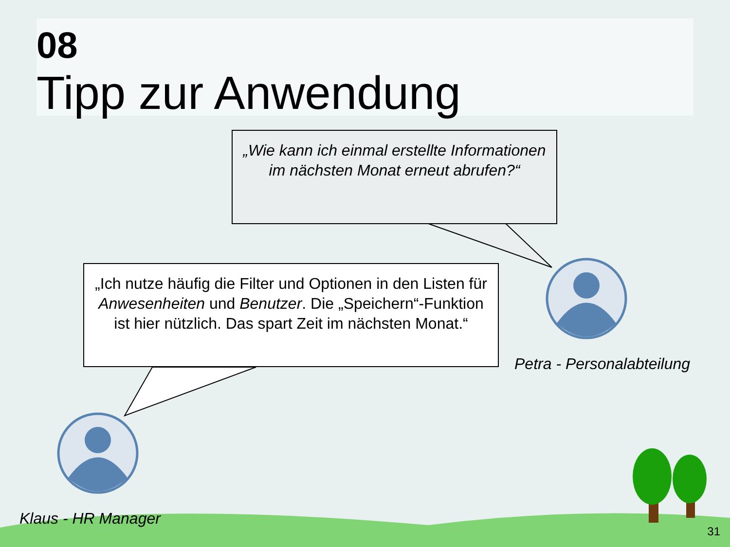08
Tipp zur Anwendung
„Wie kann ich einmal erstellte Informationen im nächsten Monat erneut abrufen?“
„Ich nutze häufig die Filter und Optionen in den Listen für Anwesenheiten und Benutzer. Die „Speichern“-Funktion ist hier nützlich. Das spart Zeit im nächsten Monat.“
Petra - Personalabteilung
Klaus - HR Manager
31